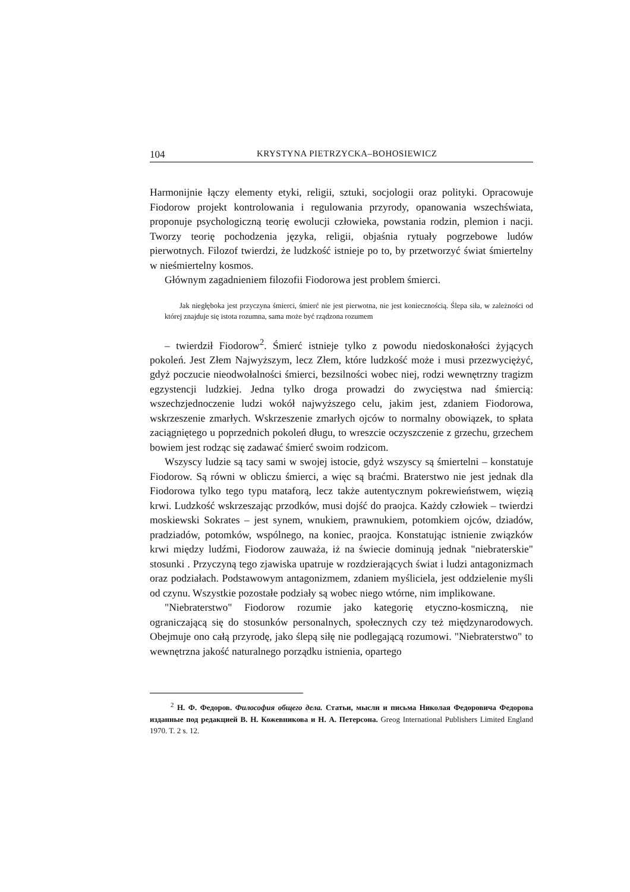104 KRYSTYNA PIETRZYCKA–BOHOSIEWICZ
Harmonijnie łączy elementy etyki, religii, sztuki, socjologii oraz polityki. Opracowuje Fiodorow projekt kontrolowania i regulowania przyrody, opanowania wszechświata, proponuje psychologiczną teorię ewolucji człowieka, powstania rodzin, plemion i nacji. Tworzy teorię pochodzenia języka, religii, objaśnia rytuały pogrzebowe ludów pierwotnych. Filozof twierdzi, że ludzkość istnieje po to, by przetworzyć świat śmiertelny w nieśmiertelny kosmos.
Głównym zagadnieniem filozofii Fiodorowa jest problem śmierci.
Jak niegłęboka jest przyczyna śmierci, śmierć nie jest pierwotna, nie jest koniecznością. Ślepa siła, w zależności od której znajduje się istota rozumna, sama może być rządzona rozumem
– twierdził Fiodorow<sup>2</sup>. Śmierć istnieje tylko z powodu niedoskonałości żyjących pokoleń. Jest Złem Najwyższym, lecz Złem, które ludzkość może i musi przezwyciężyć, gdyż poczucie nieodwołalności śmierci, bezsilności wobec niej, rodzi wewnętrzny tragizm egzystencji ludzkiej. Jedna tylko droga prowadzi do zwycięstwa nad śmiercią: wszechzjednoczenie ludzi wokół najwyższego celu, jakim jest, zdaniem Fiodorowa, wskrzeszenie zmarłych. Wskrzeszenie zmarłych ojców to normalny obowiązek, to spłata zaciągniętego u poprzednich pokoleń długu, to wreszcie oczyszczenie z grzechu, grzechem bowiem jest rodząc się zadawać śmierć swoim rodzicom.
Wszyscy ludzie są tacy sami w swojej istocie, gdyż wszyscy są śmiertelni – konstatuje Fiodorow. Są równi w obliczu śmierci, a więc są braćmi. Braterstwo nie jest jednak dla Fiodorowa tylko tego typu mataforą, lecz także autentycznym pokrewieństwem, więzią krwi. Ludzkość wskrzeszając przodków, musi dojść do praojca. Każdy człowiek – twierdzi moskiewski Sokrates – jest synem, wnukiem, prawnukiem, potomkiem ojców, dziadów, pradziadów, potomków, wspólnego, na koniec, praojca. Konstatując istnienie związków krwi między ludźmi, Fiodorow zauważa, iż na świecie dominują jednak "niebraterskie" stosunki . Przyczyną tego zjawiska upatruje w rozdzierających świat i ludzi antagonizmach oraz podziałach. Podstawowym antagonizmem, zdaniem myśliciela, jest oddzielenie myśli od czynu. Wszystkie pozostałe podziały są wobec niego wtórne, nim implikowane.
"Niebraterstwo" Fiodorow rozumie jako kategorię etyczno-kosmiczną, nie ograniczającą się do stosunków personalnych, społecznych czy też międzynarodowych. Obejmuje ono całą przyrodę, jako ślepą siłę nie podlegającą rozumowi. "Niebraterstwo" to wewnętrzna jakość naturalnego porządku istnienia, opartego
<sup>2</sup> Н. Ф. Федоров. Философия общего дела. Статьи, мысли и письма Николая Федоровича Федорова изданные под редакцией В. Н. Кожевникова и Н. А. Петерсона. Greog International Publishers Limited England 1970. T. 2 s. 12.